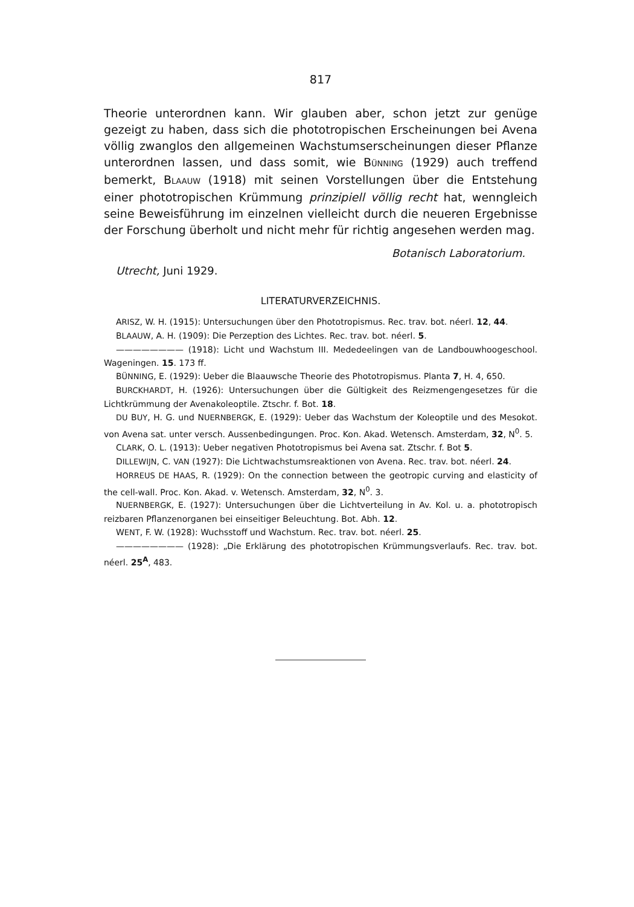817
Theorie unterordnen kann. Wir glauben aber, schon jetzt zur genüge gezeigt zu haben, dass sich die phototropischen Erscheinungen bei Avena völlig zwanglos den allgemeinen Wachstumserscheinungen dieser Pflanze unterordnen lassen, und dass somit, wie BÜNNING (1929) auch treffend bemerkt, BLAAUW (1918) mit seinen Vorstellungen über die Entstehung einer phototropischen Krümmung prinzipiell völlig recht hat, wenngleich seine Beweisführung im einzelnen vielleicht durch die neueren Ergebnisse der Forschung überholt und nicht mehr für richtig angesehen werden mag.
Botanisch Laboratorium.
Utrecht, Juni 1929.
LITERATURVERZEICHNIS.
ARISZ, W. H. (1915): Untersuchungen über den Phototropismus. Rec. trav. bot. néerl. 12, 44.
BLAAUW, A. H. (1909): Die Perzeption des Lichtes. Rec. trav. bot. néerl. 5.
———————— (1918): Licht und Wachstum III. Mededeelingen van de Landbouwhoogeschool. Wageningen. 15. 173 ff.
BÜNNING, E. (1929): Ueber die Blaauwsche Theorie des Phototropismus. Planta 7, H. 4, 650.
BURCKHARDT, H. (1926): Untersuchungen über die Gültigkeit des Reizmengengesetzes für die Lichtkrümmung der Avenakoleoptile. Ztschr. f. Bot. 18.
DU BUY, H. G. und NUERNBERGK, E. (1929): Ueber das Wachstum der Koleoptile und des Mesokot. von Avena sat. unter versch. Aussenbedingungen. Proc. Kon. Akad. Wetensch. Amsterdam, 32, N<sup>0</sup>. 5.
CLARK, O. L. (1913): Ueber negativen Phototropismus bei Avena sat. Ztschr. f. Bot 5.
DILLEWIJN, C. VAN (1927): Die Lichtwachstumsreaktionen von Avena. Rec. trav. bot. néerl. 24.
HORREUS DE HAAS, R. (1929): On the connection between the geotropic curving and elasticity of the cell-wall. Proc. Kon. Akad. v. Wetensch. Amsterdam, 32, N<sup>0</sup>. 3.
NUERNBERGK, E. (1927): Untersuchungen über die Lichtverteilung in Av. Kol. u. a. phototropisch reizbaren Pflanzenorganen bei einseitiger Beleuchtung. Bot. Abh. 12.
WENT, F. W. (1928): Wuchsstoff und Wachstum. Rec. trav. bot. néerl. 25.
———————— (1928): „Die Erklärung des phototropischen Krümmungsverlaufs. Rec. trav. bot. néerl. 25<sup>A</sup>, 483.